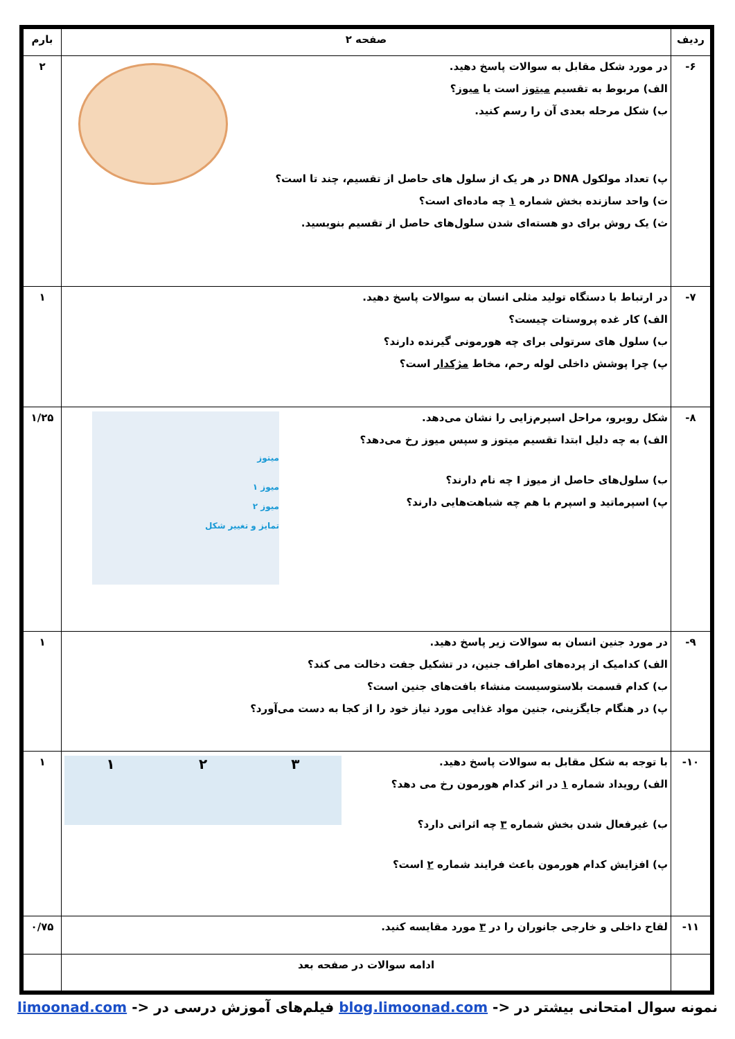| ردیف | صفحه ۲ | بارم |
| --- | --- | --- |
| ۶- | در مورد شکل مقابل به سوالات پاسخ دهید. الف) مربوط به تقسیم میتوز است یا میوز ؟ ب) شکل مرحله بعدی آن را رسم کنید. پ) تعداد مولکول DNA در هر یک از سلول های حاصل از تقسیم، چند تا است؟ ت) واحد سازنده بخش شماره ۱ چه ماده‌ای است؟ ث) یک روش برای دو هسته‌ای شدن سلول‌های حاصل از تقسیم بنویسید. | ۲ |
| ۷- | در ارتباط با دستگاه تولید مثلی انسان به سوالات پاسخ دهید. الف) کار غده پروستات چیست؟ ب) سلول های سرتولی برای چه هورمونی گیرنده دارند؟ پ) چرا پوشش داخلی لوله رحم، مخاط مژکدار است؟ | ۱ |
| ۸- | میتوز میوز ۱ میوز ۲ تمایز و تغییر شکل شکل روبرو، مراحل اسپرم‌زایی را نشان می‌دهد. الف) به چه دلیل ابتدا تقسیم میتوز و سپس میوز رخ می‌دهد؟ ب) سلول‌های حاصل از میوز I چه نام دارند؟ پ) اسپرماتید و اسپرم با هم چه شباهت‌هایی دارند؟ | ۱/۲۵ |
| ۹- | در مورد جنین انسان به سوالات زیر پاسخ دهید. الف) کدامیک از پرده‌های اطراف جنین، در تشکیل جفت دخالت می کند؟ ب) کدام قسمت بلاستوسیست منشاء بافت‌های جنین است؟ پ) در هنگام جایگزینی، جنین مواد غذایی مورد نیاز خود را از کجا به دست می‌آورد؟ | ۱ |
| ۱۰- | ۱ ۲ ۳ با توجه به شکل مقابل به سوالات پاسخ دهید. الف) رویداد شماره ۱ در اثر کدام هورمون رخ می دهد؟ ب) غیرفعال شدن بخش شماره ۳ چه اثراتی دارد؟ پ) افزایش کدام هورمون باعث فرایند شماره ۲ است؟ | ۱ |
| ۱۱- | لقاح داخلی و خارجی جانوران را در ۳ مورد مقایسه کنید. | ۰/۷۵ |
| | ادامه سوالات در صفحه بعد | |
نمونه سوال امتحانی بیشتر در <- blog.limoonad.com فیلم‌های آموزش درسی در <- limoonad.com